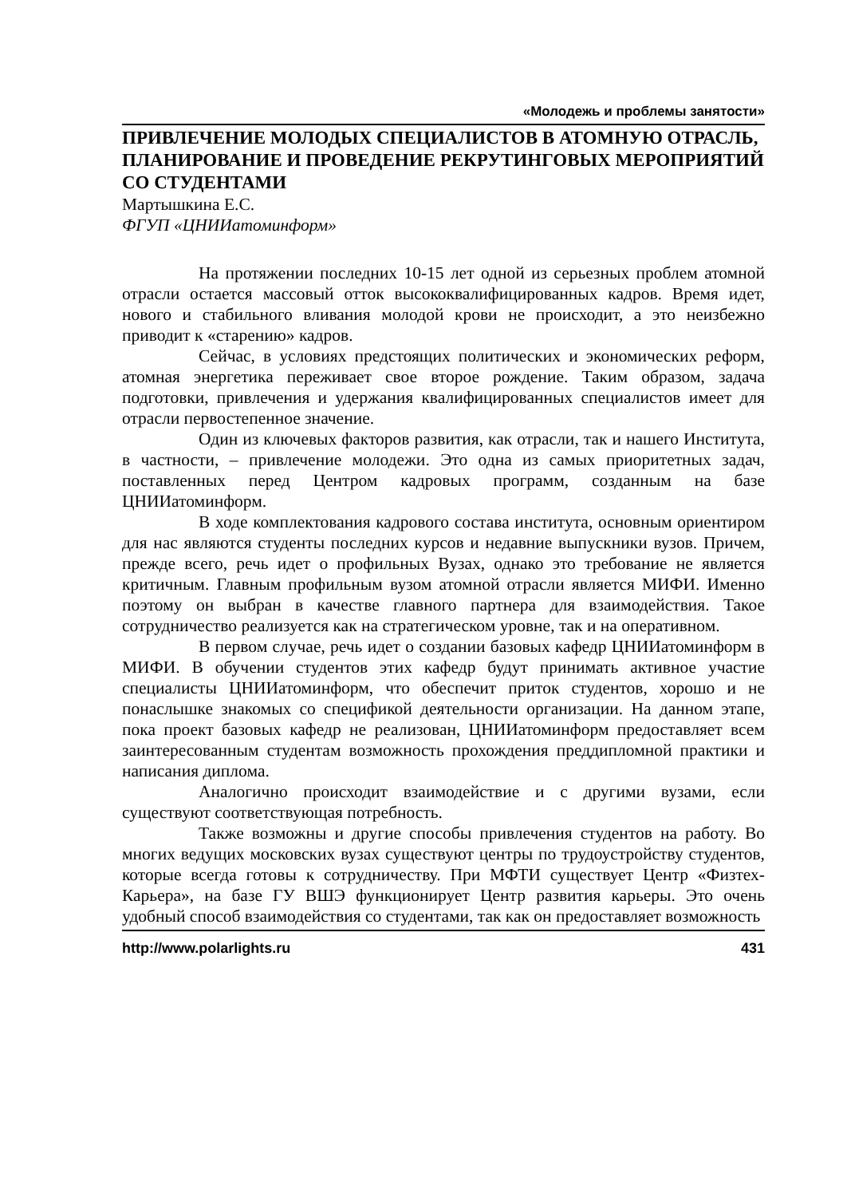«Молодежь и проблемы занятости»
ПРИВЛЕЧЕНИЕ МОЛОДЫХ СПЕЦИАЛИСТОВ В АТОМНУЮ ОТРАСЛЬ, ПЛАНИРОВАНИЕ И ПРОВЕДЕНИЕ РЕКРУТИНГОВЫХ МЕРОПРИЯТИЙ СО СТУДЕНТАМИ
Мартышкина Е.С.
ФГУП «ЦНИИатоминформ»
На протяжении последних 10-15 лет одной из серьезных проблем атомной отрасли остается массовый отток высококвалифицированных кадров. Время идет, нового и стабильного вливания молодой крови не происходит, а это неизбежно приводит к «старению» кадров.
Сейчас, в условиях предстоящих политических и экономических реформ, атомная энергетика переживает свое второе рождение. Таким образом, задача подготовки, привлечения и удержания квалифицированных специалистов имеет для отрасли первостепенное значение.
Один из ключевых факторов развития, как отрасли, так и нашего Института, в частности, – привлечение молодежи. Это одна из самых приоритетных задач, поставленных перед Центром кадровых программ, созданным на базе ЦНИИатоминформ.
В ходе комплектования кадрового состава института, основным ориентиром для нас являются студенты последних курсов и недавние выпускники вузов. Причем, прежде всего, речь идет о профильных Вузах, однако это требование не является критичным. Главным профильным вузом атомной отрасли является МИФИ. Именно поэтому он выбран в качестве главного партнера для взаимодействия. Такое сотрудничество реализуется как на стратегическом уровне, так и на оперативном.
В первом случае, речь идет о создании базовых кафедр ЦНИИатоминформ в МИФИ. В обучении студентов этих кафедр будут принимать активное участие специалисты ЦНИИатоминформ, что обеспечит приток студентов, хорошо и не понаслышке знакомых со спецификой деятельности организации. На данном этапе, пока проект базовых кафедр не реализован, ЦНИИатоминформ предоставляет всем заинтересованным студентам возможность прохождения преддипломной практики и написания диплома.
Аналогично происходит взаимодействие и с другими вузами, если существуют соответствующая потребность.
Также возможны и другие способы привлечения студентов на работу. Во многих ведущих московских вузах существуют центры по трудоустройству студентов, которые всегда готовы к сотрудничеству. При МФТИ существует Центр «Физтех-Карьера», на базе ГУ ВШЭ функционирует Центр развития карьеры. Это очень удобный способ взаимодействия со студентами, так как он предоставляет возможность
http://www.polarlights.ru 431